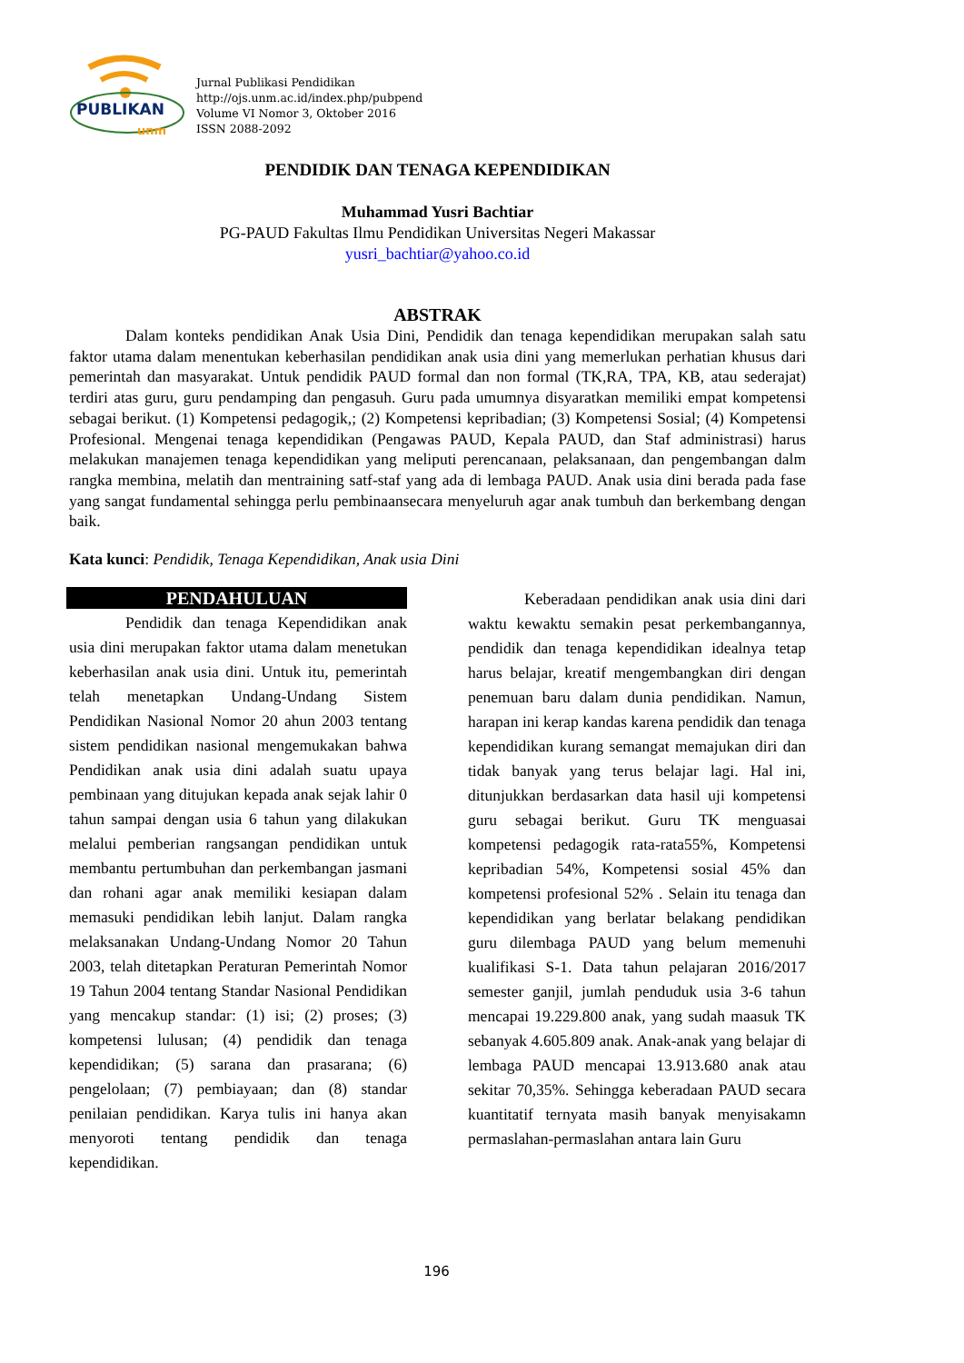PUBLIKAN
unm
Jurnal Publikasi Pendidikan
http://ojs.unm.ac.id/index.php/pubpend
Volume VI Nomor 3, Oktober 2016
ISSN 2088-2092
PENDIDIK DAN TENAGA KEPENDIDIKAN
Muhammad Yusri Bachtiar
PG-PAUD Fakultas Ilmu Pendidikan Universitas Negeri Makassar
yusri_bachtiar@yahoo.co.id
ABSTRAK
Dalam konteks pendidikan Anak Usia Dini, Pendidik dan tenaga kependidikan merupakan salah satu faktor utama dalam menentukan keberhasilan pendidikan anak usia dini yang memerlukan perhatian khusus dari pemerintah dan masyarakat. Untuk pendidik PAUD formal dan non formal (TK,RA, TPA, KB, atau sederajat) terdiri atas guru, guru pendamping dan pengasuh. Guru pada umumnya disyaratkan memiliki empat kompetensi sebagai berikut. (1) Kompetensi pedagogik,; (2) Kompetensi kepribadian; (3) Kompetensi Sosial; (4) Kompetensi Profesional. Mengenai tenaga kependidikan (Pengawas PAUD, Kepala PAUD, dan Staf administrasi) harus melakukan manajemen tenaga kependidikan yang meliputi perencanaan, pelaksanaan, dan pengembangan dalm rangka membina, melatih dan mentraining satf-staf yang ada di lembaga PAUD. Anak usia dini berada pada fase yang sangat fundamental sehingga perlu pembinaansecara menyeluruh agar anak tumbuh dan berkembang dengan baik.
Kata kunci: Pendidik, Tenaga Kependidikan, Anak usia Dini
PENDAHULUAN
Pendidik dan tenaga Kependidikan anak usia dini merupakan faktor utama dalam menetukan keberhasilan anak usia dini. Untuk itu, pemerintah telah menetapkan Undang-Undang Sistem Pendidikan Nasional Nomor 20 ahun 2003 tentang sistem pendidikan nasional mengemukakan bahwa Pendidikan anak usia dini adalah suatu upaya pembinaan yang ditujukan kepada anak sejak lahir 0 tahun sampai dengan usia 6 tahun yang dilakukan melalui pemberian rangsangan pendidikan untuk membantu pertumbuhan dan perkembangan jasmani dan rohani agar anak memiliki kesiapan dalam memasuki pendidikan lebih lanjut. Dalam rangka melaksanakan Undang-Undang Nomor 20 Tahun 2003, telah ditetapkan Peraturan Pemerintah Nomor 19 Tahun 2004 tentang Standar Nasional Pendidikan yang mencakup standar: (1) isi; (2) proses; (3) kompetensi lulusan; (4) pendidik dan tenaga kependidikan; (5) sarana dan prasarana; (6) pengelolaan; (7) pembiayaan; dan (8) standar penilaian pendidikan. Karya tulis ini hanya akan menyoroti tentang pendidik dan tenaga kependidikan.
Keberadaan pendidikan anak usia dini dari waktu kewaktu semakin pesat perkembangannya, pendidik dan tenaga kependidikan idealnya tetap harus belajar, kreatif mengembangkan diri dengan penemuan baru dalam dunia pendidikan. Namun, harapan ini kerap kandas karena pendidik dan tenaga kependidikan kurang semangat memajukan diri dan tidak banyak yang terus belajar lagi. Hal ini, ditunjukkan berdasarkan data hasil uji kompetensi guru sebagai berikut. Guru TK menguasai kompetensi pedagogik rata-rata55%, Kompetensi kepribadian 54%, Kompetensi sosial 45% dan kompetensi profesional 52% . Selain itu tenaga dan kependidikan yang berlatar belakang pendidikan guru dilembaga PAUD yang belum memenuhi kualifikasi S-1. Data tahun pelajaran 2016/2017 semester ganjil, jumlah penduduk usia 3-6 tahun mencapai 19.229.800 anak, yang sudah maasuk TK sebanyak 4.605.809 anak. Anak-anak yang belajar di lembaga PAUD mencapai 13.913.680 anak atau sekitar 70,35%. Sehingga keberadaan PAUD secara kuantitatif ternyata masih banyak menyisakamn permaslahan-permaslahan antara lain Guru
196